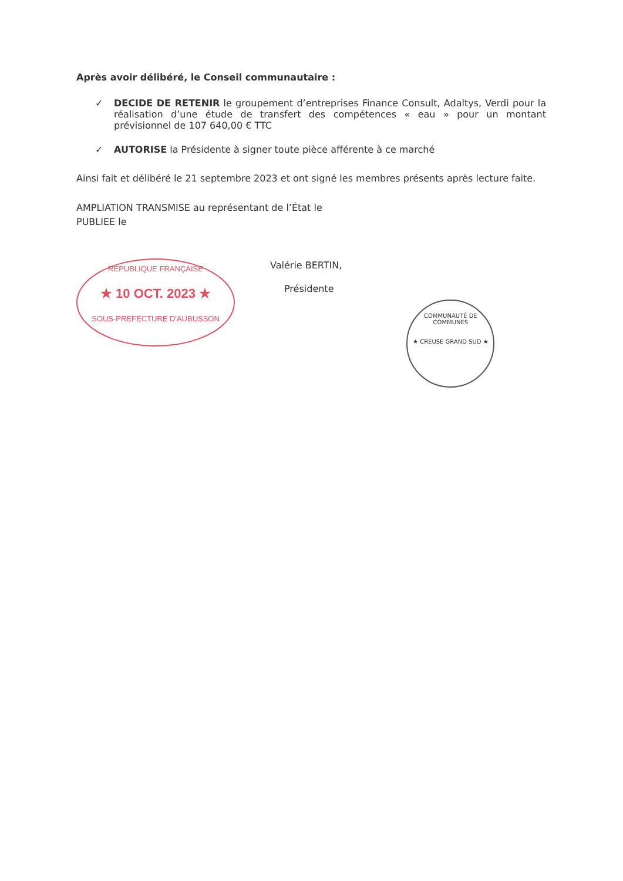Après avoir délibéré, le Conseil communautaire :
✓ DECIDE DE RETENIR le groupement d’entreprises Finance Consult, Adaltys, Verdi pour la réalisation d’une étude de transfert des compétences « eau » pour un montant prévisionnel de 107 640,00 € TTC
✓ AUTORISE la Présidente à signer toute pièce afférente à ce marché
Ainsi fait et délibéré le 21 septembre 2023 et ont signé les membres présents après lecture faite.
AMPLIATION TRANSMISE au représentant de l’État le
PUBLIEE le
REPUBLIQUE FRANÇAISE
★ 10 OCT. 2023 ★
SOUS-PREFECTURE D'AUBUSSON
Valérie BERTIN,
Présidente
COMMUNAUTÉ DE COMMUNES
★ CREUSE GRAND SUD ★